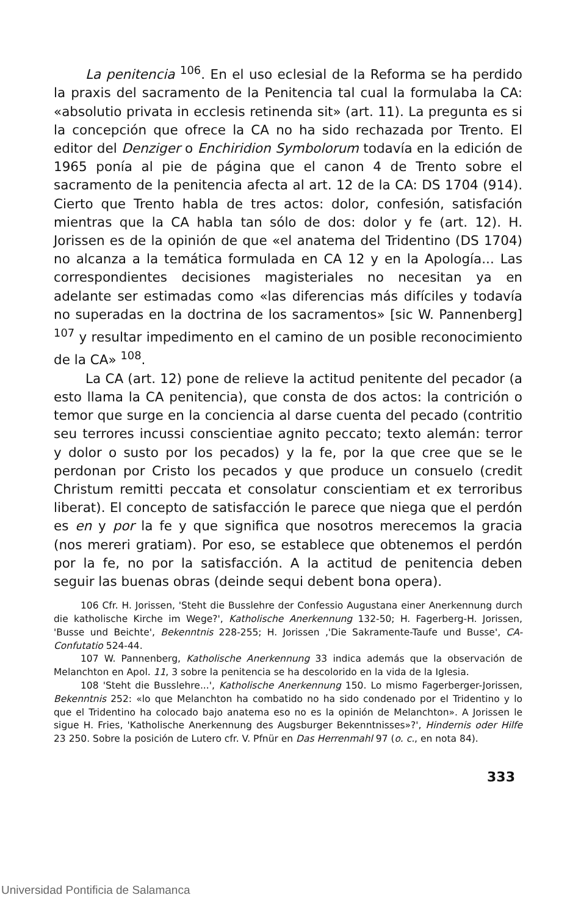La penitencia <sup>106</sup>. En el uso eclesial de la Reforma se ha perdido la praxis del sacramento de la Penitencia tal cual la formulaba la CA: «absolutio privata in ecclesis retinenda sit» (art. 11). La pregunta es si la concepción que ofrece la CA no ha sido rechazada por Trento. El editor del Denziger o Enchiridion Symbolorum todavía en la edición de 1965 ponía al pie de página que el canon 4 de Trento sobre el sacramento de la penitencia afecta al art. 12 de la CA: DS 1704 (914). Cierto que Trento habla de tres actos: dolor, confesión, satisfación mientras que la CA habla tan sólo de dos: dolor y fe (art. 12). H. Jorissen es de la opinión de que «el anatema del Tridentino (DS 1704) no alcanza a la temática formulada en CA 12 y en la Apología... Las correspondientes decisiones magisteriales no necesitan ya en adelante ser estimadas como «las diferencias más difíciles y todavía no superadas en la doctrina de los sacramentos» [sic W. Pannenberg] <sup>107</sup> y resultar impedimento en el camino de un posible reconocimiento de la CA» <sup>108</sup>.
La CA (art. 12) pone de relieve la actitud penitente del pecador (a esto llama la CA penitencia), que consta de dos actos: la contrición o temor que surge en la conciencia al darse cuenta del pecado (contritio seu terrores incussi conscientiae agnito peccato; texto alemán: terror y dolor o susto por los pecados) y la fe, por la que cree que se le perdonan por Cristo los pecados y que produce un consuelo (credit Christum remitti peccata et consolatur conscientiam et ex terroribus liberat). El concepto de satisfacción le parece que niega que el perdón es en y por la fe y que significa que nosotros merecemos la gracia (nos mereri gratiam). Por eso, se establece que obtenemos el perdón por la fe, no por la satisfacción. A la actitud de penitencia deben seguir las buenas obras (deinde sequi debent bona opera).
106 Cfr. H. Jorissen, 'Steht die Busslehre der Confessio Augustana einer Anerkennung durch die katholische Kirche im Wege?', Katholische Anerkennung 132-50; H. Fagerberg-H. Jorissen, 'Busse und Beichte', Bekenntnis 228-255; H. Jorissen ,'Die Sakramente-Taufe und Busse', CA-Confutatio 524-44.
107 W. Pannenberg, Katholische Anerkennung 33 indica además que la observación de Melanchton en Apol. 11, 3 sobre la penitencia se ha descolorido en la vida de la Iglesia.
108 'Steht die Busslehre...', Katholische Anerkennung 150. Lo mismo Fagerberger-Jorissen, Bekenntnis 252: «lo que Melanchton ha combatido no ha sido condenado por el Tridentino y lo que el Tridentino ha colocado bajo anatema eso no es la opinión de Melanchton». A Jorissen le sigue H. Fries, 'Katholische Anerkennung des Augsburger Bekenntnisses»?', Hindernis oder Hilfe 23 250. Sobre la posición de Lutero cfr. V. Pfnür en Das Herrenmahl 97 (o. c., en nota 84).
333
Universidad Pontificia de Salamanca